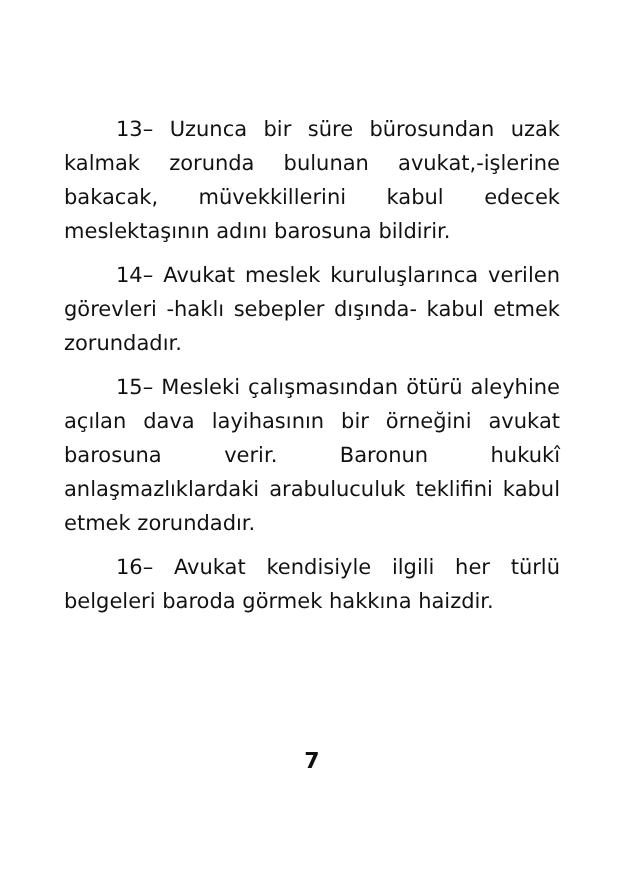13– Uzunca bir süre bürosundan uzak kalmak zorunda bulunan avukat,-işlerine bakacak, müvekkillerini kabul edecek meslektaşının adını barosuna bildirir.
14– Avukat meslek kuruluşlarınca verilen görevleri -haklı sebepler dışında- kabul etmek zorundadır.
15– Mesleki çalışmasından ötürü aleyhine açılan dava layihasının bir örneğini avukat barosuna verir. Baronun hukukî anlaşmazlıklardaki arabuluculuk teklifini kabul etmek zorundadır.
16– Avukat kendisiyle ilgili her türlü belgeleri baroda görmek hakkına haizdir.
7